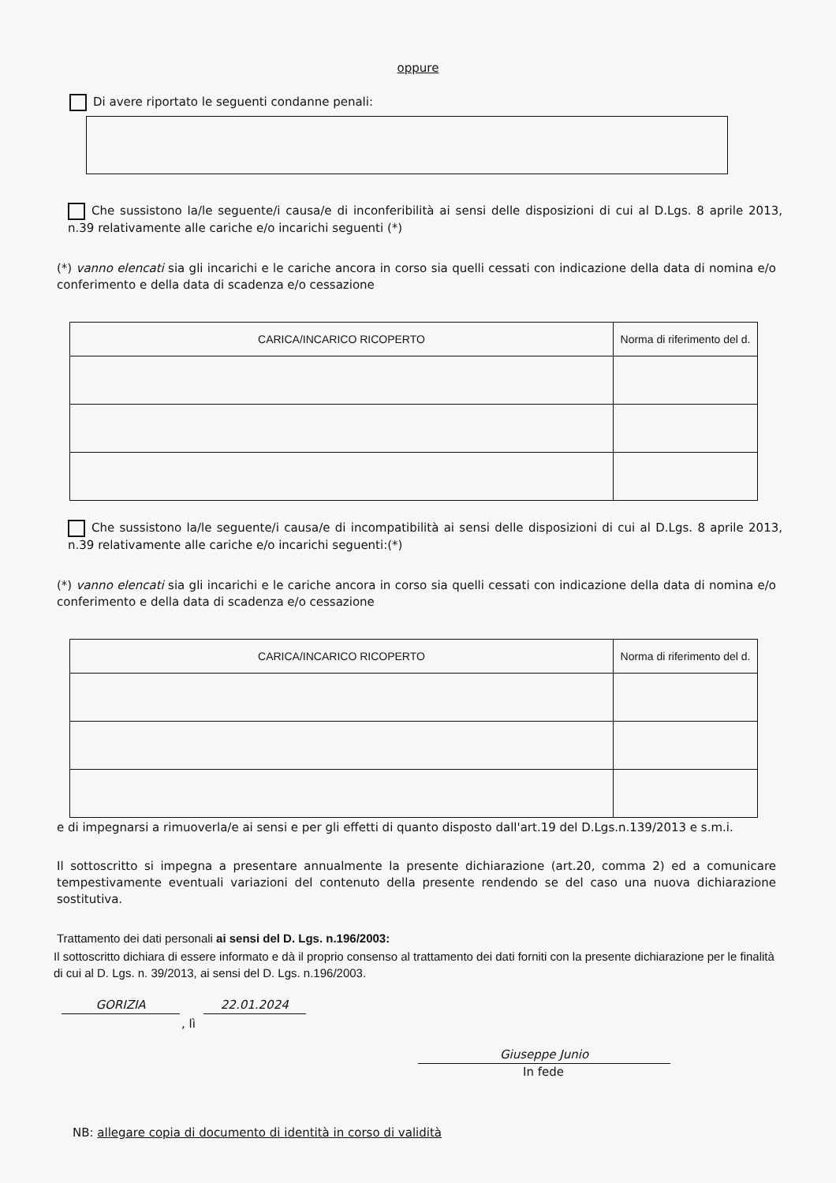oppure
Di avere riportato le seguenti condanne penali:
Che sussistono la/le seguente/i causa/e di inconferibilità ai sensi delle disposizioni di cui al D.Lgs. 8 aprile 2013, n.39 relativamente alle cariche e/o incarichi seguenti (*)
(*) vanno elencati sia gli incarichi e le cariche ancora in corso sia quelli cessati con indicazione della data di nomina e/o conferimento e della data di scadenza e/o cessazione
| CARICA/INCARICO RICOPERTO | Norma di riferimento del d. |
| --- | --- |
Che sussistono la/le seguente/i causa/e di incompatibilità ai sensi delle disposizioni di cui al D.Lgs. 8 aprile 2013, n.39 relativamente alle cariche e/o incarichi seguenti:(*)
(*) vanno elencati sia gli incarichi e le cariche ancora in corso sia quelli cessati con indicazione della data di nomina e/o conferimento e della data di scadenza e/o cessazione
| CARICA/INCARICO RICOPERTO | Norma di riferimento del d. |
| --- | --- |
e di impegnarsi a rimuoverla/e ai sensi e per gli effetti di quanto disposto dall'art.19 del D.Lgs.n.139/2013 e s.m.i.
Il sottoscritto si impegna a presentare annualmente la presente dichiarazione (art.20, comma 2) ed a comunicare tempestivamente eventuali variazioni del contenuto della presente rendendo se del caso una nuova dichiarazione sostitutiva.
Trattamento dei dati personali ai sensi del D. Lgs. n.196/2003:
Il sottoscritto dichiara di essere informato e dà il proprio consenso al trattamento dei dati forniti con la presente dichiarazione per le finalità di cui al D. Lgs. n. 39/2013, ai sensi del D. Lgs. n.196/2003.
GORIZIA 22.01.2024
, lì
Giuseppe Junio
In fede
NB: allegare copia di documento di identità in corso di validità